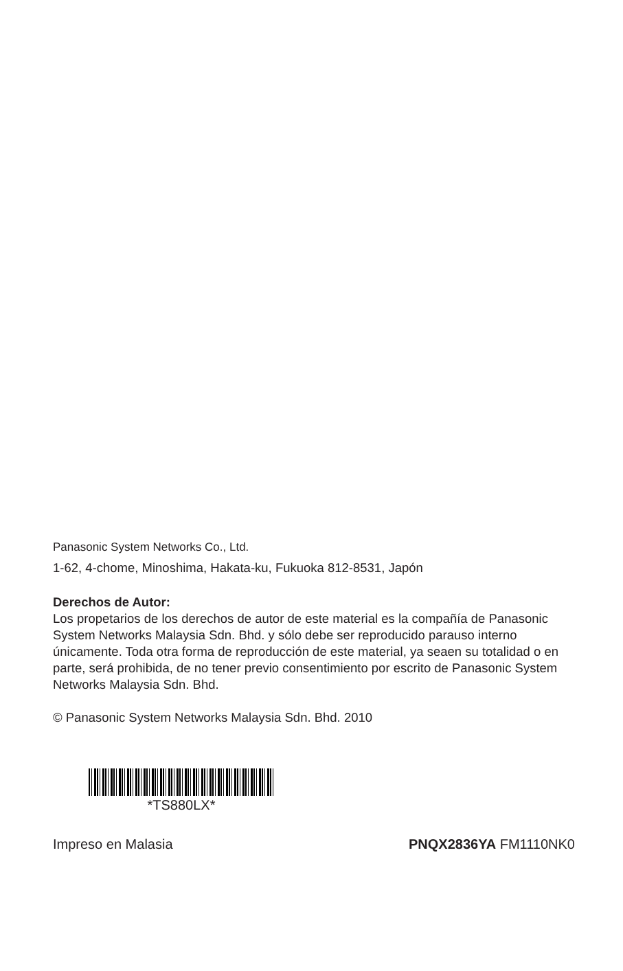Panasonic System Networks Co., Ltd.
1-62, 4-chome, Minoshima, Hakata-ku, Fukuoka 812-8531, Japón
Derechos de Autor:
Los propetarios de los derechos de autor de este material es la compañía de Panasonic System Networks Malaysia Sdn. Bhd. y sólo debe ser reproducido parauso interno únicamente. Toda otra forma de reproducción de este material, ya seaen su totalidad o en parte, será prohibida, de no tener previo consentimiento por escrito de Panasonic System Networks Malaysia Sdn. Bhd.
© Panasonic System Networks Malaysia Sdn. Bhd. 2010
*TS880LX*
Impreso en Malasia PNQX2836YA FM1110NK0